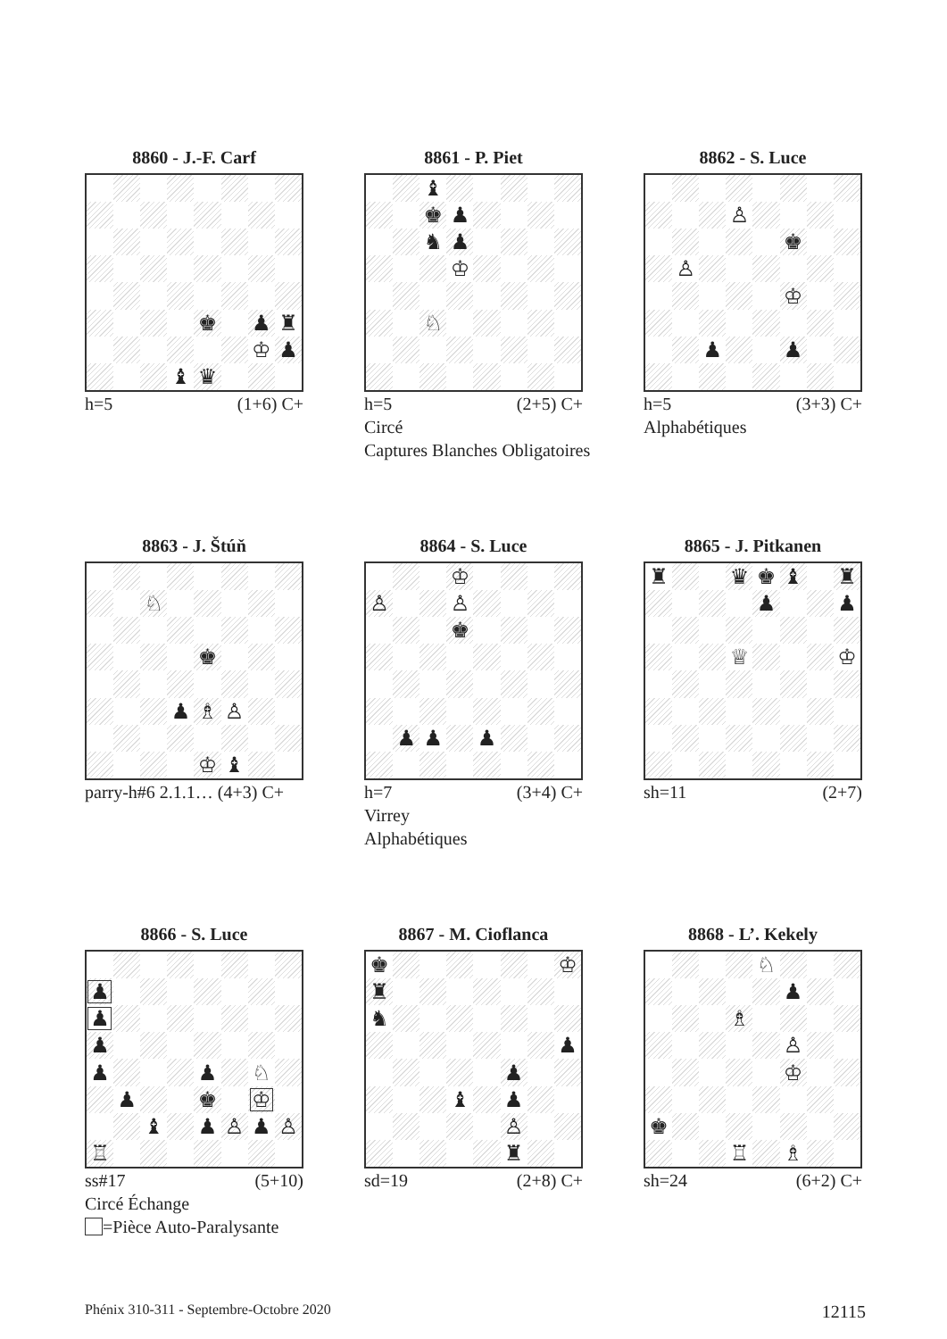8860 - J.-F. Carf
| | | | | ♚ | | ♟ | ♜ |
| | | | | | | ♔ | ♟ |
| | | | ♝ | ♛ | | | |
h=5 (1+6) C+
8861 - P. Piet
| | | ♝ | | | | | |
| | | ♚ | ♟ | | | | |
| | | ♞ | ♟ | | | | |
| | | | ♔ | | | | |
| | | ♘ | | | | | |
h=5 (2+5) C+
Circé
Captures Blanches Obligatoires
8862 - S. Luce
| | | | ♙ | | | | |
| | | | | | ♚ | | |
| | ♙ | | | | | | |
| | | | | | ♔ | | |
| | | ♟ | | | ♟ | | |
h=5 (3+3) C+
Alphabétiques
8863 - J. Štúň
| | | ♘ | | | | | |
| | | | | ♚ | | | |
| | | | ♟ | ♗ | ♙ | | |
| | | | | ♔ | ♝ | | |
parry-h#6 2.1.1… (4+3) C+
8864 - S. Luce
| | | | ♔ | | | | |
| ♙ | | | ♙ | | | | |
| | | | ♚ | | | | |
| | ♟ | ♟ | | ♟ | | | |
h=7 (3+4) C+
Virrey
Alphabétiques
8865 - J. Pitkanen
| ♜ | | | ♛ | ♚ | ♝ | | ♜ |
| | | | | ♟ | | | ♟ |
| | | | ♕ | | | | ♔ |
sh=11 (2+7)
8866 - S. Luce
| ♟ | | | | | | | |
| ♟ | | | | | | | |
| ♟ | | | | | | | |
| ♟ | | | | ♟ | | ♘ | |
| | ♟ | | | ♚ | | ♔ | |
| | | ♝ | | ♟ | ♙ | ♟ | ♙ |
| ♖ | | | | | | | |
ss#17 (5+10)
Circé Échange
=Pièce Auto-Paralysante
8867 - M. Cioflanca
| ♚ | | | | | | | ♔ |
| ♜ | | | | | | | |
| ♞ | | | | | | | |
| | | | | | | | ♟ |
| | | | | | ♟ | | |
| | | | ♝ | | ♟ | | |
| | | | | | ♙ | | |
| | | | | | ♜ | | |
sd=19 (2+8) C+
8868 - L’. Kekely
| | | | | ♘ | | | |
| | | | | | ♟ | | |
| | | | ♗ | | | | |
| | | | | | ♙ | | |
| | | | | | ♔ | | |
| ♚ | | | | | | | |
| | | | ♖ | | ♗ | | |
sh=24 (6+2) C+
Phénix 310-311 - Septembre-Octobre 2020 12115